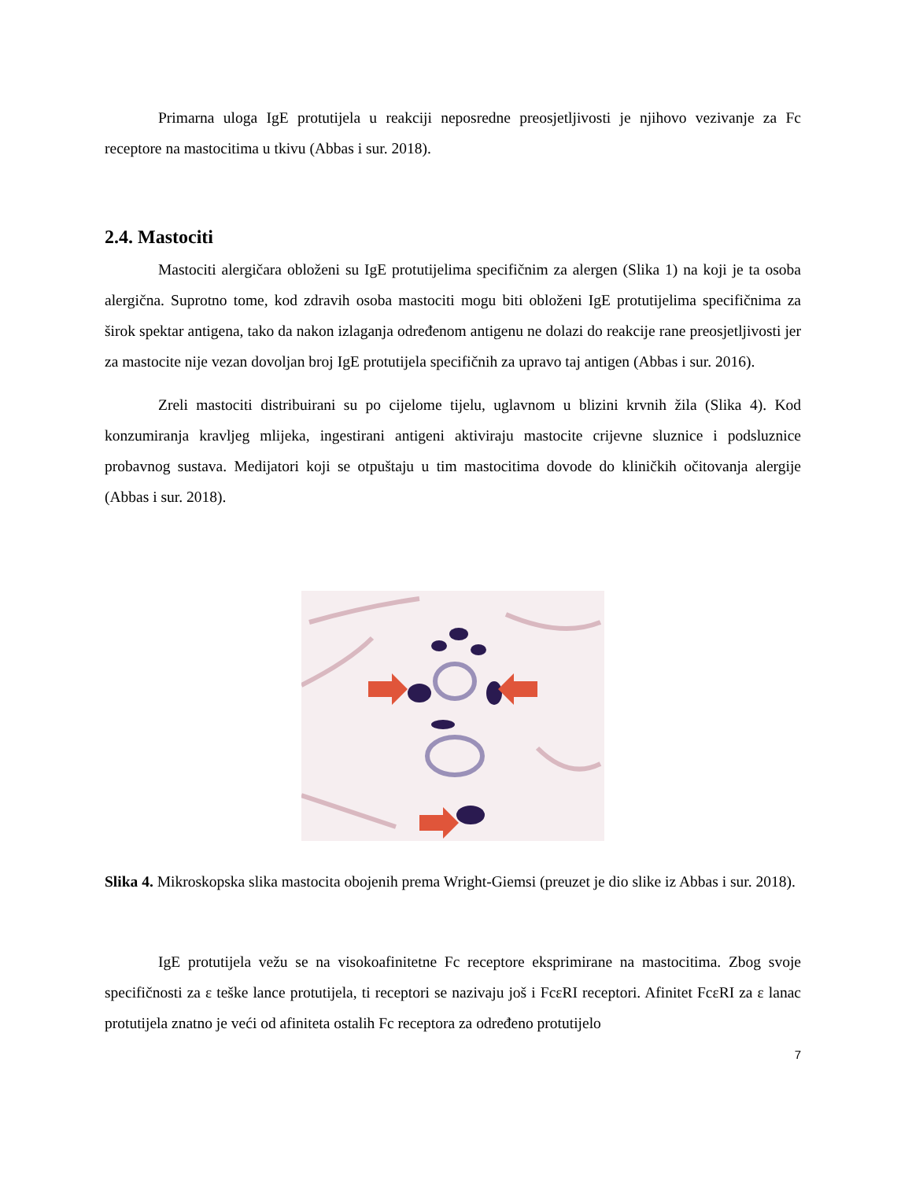Primarna uloga IgE protutijela u reakciji neposredne preosjetljivosti je njihovo vezivanje za Fc receptore na mastocitima u tkivu (Abbas i sur. 2018).
2.4. Mastociti
Mastociti alergičara obloženi su IgE protutijelima specifičnim za alergen (Slika 1) na koji je ta osoba alergična. Suprotno tome, kod zdravih osoba mastociti mogu biti obloženi IgE protutijelima specifičnima za širok spektar antigena, tako da nakon izlaganja određenom antigenu ne dolazi do reakcije rane preosjetljivosti jer za mastocite nije vezan dovoljan broj IgE protutijela specifičnih za upravo taj antigen (Abbas i sur. 2016).
Zreli mastociti distribuirani su po cijelome tijelu, uglavnom u blizini krvnih žila (Slika 4). Kod konzumiranja kravljeg mlijeka, ingestirani antigeni aktiviraju mastocite crijevne sluznice i podsluznice probavnog sustava. Medijatori koji se otpuštaju u tim mastocitima dovode do kliničkih očitovanja alergije (Abbas i sur. 2018).
Slika 4. Mikroskopska slika mastocita obojenih prema Wright-Giemsi (preuzet je dio slike iz Abbas i sur. 2018).
IgE protutijela vežu se na visokoafinitetne Fc receptore eksprimirane na mastocitima. Zbog svoje specifičnosti za ε teške lance protutijela, ti receptori se nazivaju još i FcεRI receptori. Afinitet FcεRI za ε lanac protutijela znatno je veći od afiniteta ostalih Fc receptora za određeno protutijelo
7